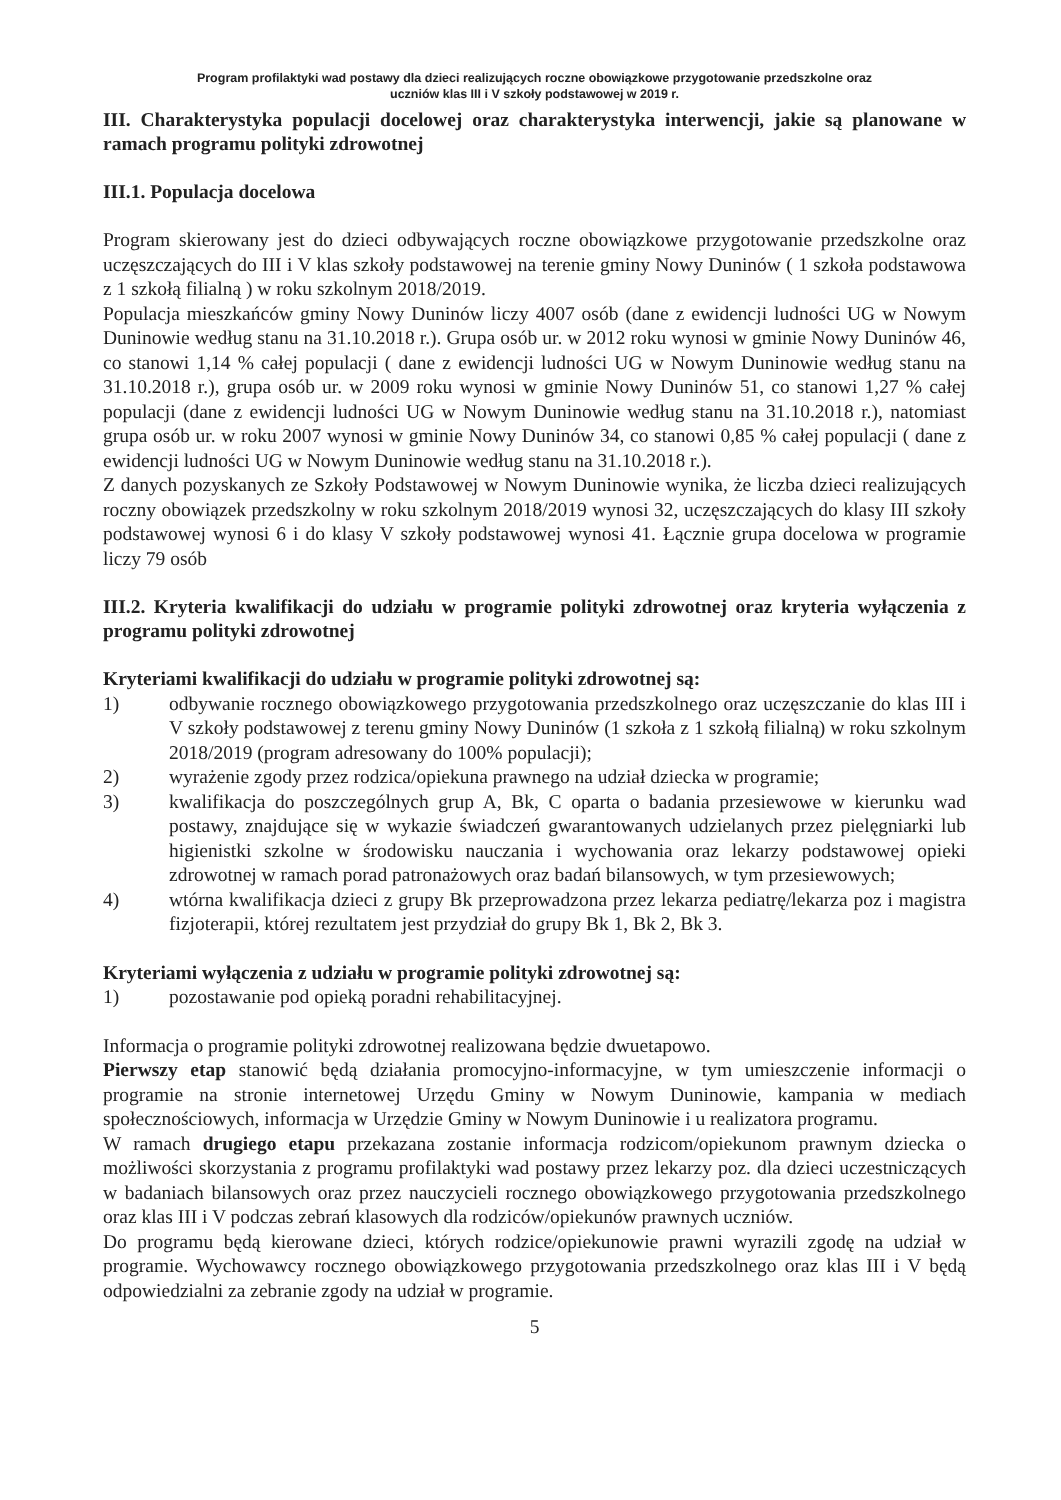Program profilaktyki wad postawy dla dzieci realizujących roczne obowiązkowe przygotowanie przedszkolne oraz
uczniów klas III i V szkoły podstawowej w 2019 r.
III. Charakterystyka populacji docelowej oraz charakterystyka interwencji, jakie są planowane w ramach programu polityki zdrowotnej
III.1. Populacja docelowa
Program skierowany jest do dzieci odbywających roczne obowiązkowe przygotowanie przedszkolne oraz uczęszczających do III i V klas szkoły podstawowej na terenie gminy Nowy Duninów ( 1 szkoła podstawowa z 1 szkołą filialną ) w roku szkolnym 2018/2019.
Populacja mieszkańców gminy Nowy Duninów liczy 4007 osób (dane z ewidencji ludności UG w Nowym Duninowie według stanu na 31.10.2018 r.). Grupa osób ur. w 2012 roku wynosi w gminie Nowy Duninów 46, co stanowi 1,14 % całej populacji ( dane z ewidencji ludności UG w Nowym Duninowie według stanu na 31.10.2018 r.), grupa osób ur. w 2009 roku wynosi w gminie Nowy Duninów 51, co stanowi 1,27 % całej populacji (dane z ewidencji ludności UG w Nowym Duninowie według stanu na 31.10.2018 r.), natomiast grupa osób ur. w roku 2007 wynosi w gminie Nowy Duninów 34, co stanowi 0,85 % całej populacji ( dane z ewidencji ludności UG w Nowym Duninowie według stanu na 31.10.2018 r.).
Z danych pozyskanych ze Szkoły Podstawowej w Nowym Duninowie wynika, że liczba dzieci realizujących roczny obowiązek przedszkolny w roku szkolnym 2018/2019 wynosi 32, uczęszczających do klasy III szkoły podstawowej wynosi 6 i do klasy V szkoły podstawowej wynosi 41. Łącznie grupa docelowa w programie liczy 79 osób
III.2. Kryteria kwalifikacji do udziału w programie polityki zdrowotnej oraz kryteria wyłączenia z programu polityki zdrowotnej
Kryteriami kwalifikacji do udziału w programie polityki zdrowotnej są:
1) odbywanie rocznego obowiązkowego przygotowania przedszkolnego oraz uczęszczanie do klas III i V szkoły podstawowej z terenu gminy Nowy Duninów (1 szkoła z 1 szkołą filialną) w roku szkolnym 2018/2019 (program adresowany do 100% populacji);
2) wyrażenie zgody przez rodzica/opiekuna prawnego na udział dziecka w programie;
3) kwalifikacja do poszczególnych grup A, Bk, C oparta o badania przesiewowe w kierunku wad postawy, znajdujące się w wykazie świadczeń gwarantowanych udzielanych przez pielęgniarki lub higienistki szkolne w środowisku nauczania i wychowania oraz lekarzy podstawowej opieki zdrowotnej w ramach porad patronażowych oraz badań bilansowych, w tym przesiewowych;
4) wtórna kwalifikacja dzieci z grupy Bk przeprowadzona przez lekarza pediatrę/lekarza poz i magistra fizjoterapii, której rezultatem jest przydział do grupy Bk 1, Bk 2, Bk 3.
Kryteriami wyłączenia z udziału w programie polityki zdrowotnej są:
1) pozostawanie pod opieką poradni rehabilitacyjnej.
Informacja o programie polityki zdrowotnej realizowana będzie dwuetapowo.
Pierwszy etap stanowić będą działania promocyjno-informacyjne, w tym umieszczenie informacji o programie na stronie internetowej Urzędu Gminy w Nowym Duninowie, kampania w mediach społecznościowych, informacja w Urzędzie Gminy w Nowym Duninowie i u realizatora programu.
W ramach drugiego etapu przekazana zostanie informacja rodzicom/opiekunom prawnym dziecka o możliwości skorzystania z programu profilaktyki wad postawy przez lekarzy poz. dla dzieci uczestniczących w badaniach bilansowych oraz przez nauczycieli rocznego obowiązkowego przygotowania przedszkolnego oraz klas III i V podczas zebrań klasowych dla rodziców/opiekunów prawnych uczniów.
Do programu będą kierowane dzieci, których rodzice/opiekunowie prawni wyrazili zgodę na udział w programie. Wychowawcy rocznego obowiązkowego przygotowania przedszkolnego oraz klas III i V będą odpowiedzialni za zebranie zgody na udział w programie.
5